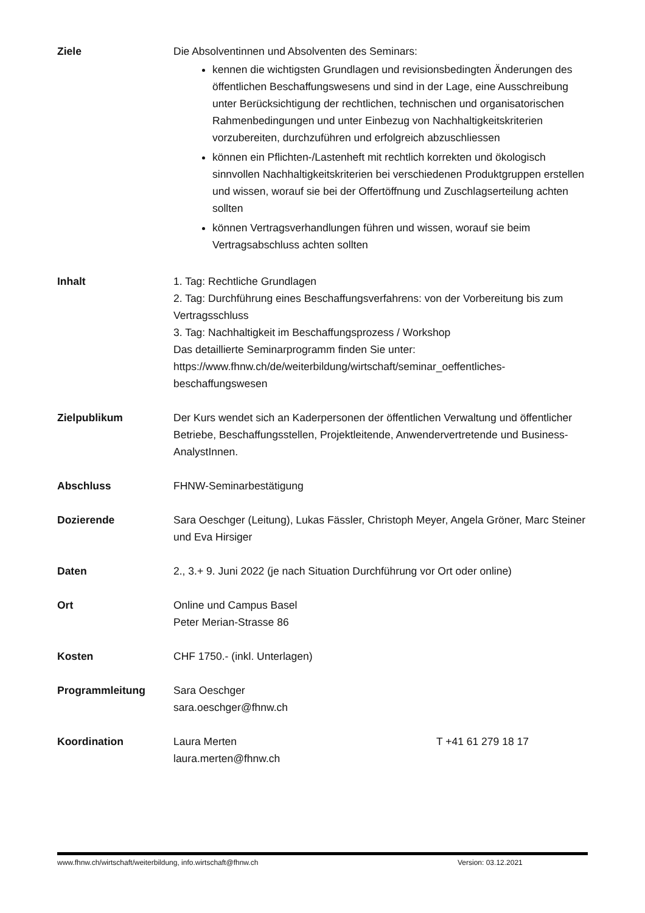Ziele Die Absolventinnen und Absolventen des Seminars:
kennen die wichtigsten Grundlagen und revisionsbedingten Änderungen des öffentlichen Beschaffungswesens und sind in der Lage, eine Ausschreibung unter Berücksichtigung der rechtlichen, technischen und organisatorischen Rahmenbedingungen und unter Einbezug von Nachhaltigkeitskriterien vorzubereiten, durchzuführen und erfolgreich abzuschliessen
können ein Pflichten-/Lastenheft mit rechtlich korrekten und ökologisch sinnvollen Nachhaltigkeitskriterien bei verschiedenen Produktgruppen erstellen und wissen, worauf sie bei der Offertöffnung und Zuschlagserteilung achten sollten
können Vertragsverhandlungen führen und wissen, worauf sie beim Vertragsabschluss achten sollten
Inhalt 1. Tag: Rechtliche Grundlagen
2. Tag: Durchführung eines Beschaffungsverfahrens: von der Vorbereitung bis zum Vertragsschluss
3. Tag: Nachhaltigkeit im Beschaffungsprozess / Workshop
Das detaillierte Seminarprogramm finden Sie unter:
https://www.fhnw.ch/de/weiterbildung/wirtschaft/seminar_oeffentliches-beschaffungswesen
Zielpublikum Der Kurs wendet sich an Kaderpersonen der öffentlichen Verwaltung und öffentlicher Betriebe, Beschaffungsstellen, Projektleitende, Anwendervertretende und Business-AnalystInnen.
Abschluss FHNW-Seminarbestätigung
Dozierende Sara Oeschger (Leitung), Lukas Fässler, Christoph Meyer, Angela Gröner, Marc Steiner und Eva Hirsiger
Daten 2., 3.+ 9. Juni 2022 (je nach Situation Durchführung vor Ort oder online)
Ort Online und Campus Basel
Peter Merian-Strasse 86
Kosten CHF 1750.- (inkl. Unterlagen)
Programmleitung Sara Oeschger
sara.oeschger@fhnw.ch
Koordination Laura Merten
laura.merten@fhnw.ch
T +41 61 279 18 17
www.fhnw.ch/wirtschaft/weiterbildung, info.wirtschaft@fhnw.ch Version: 03.12.2021